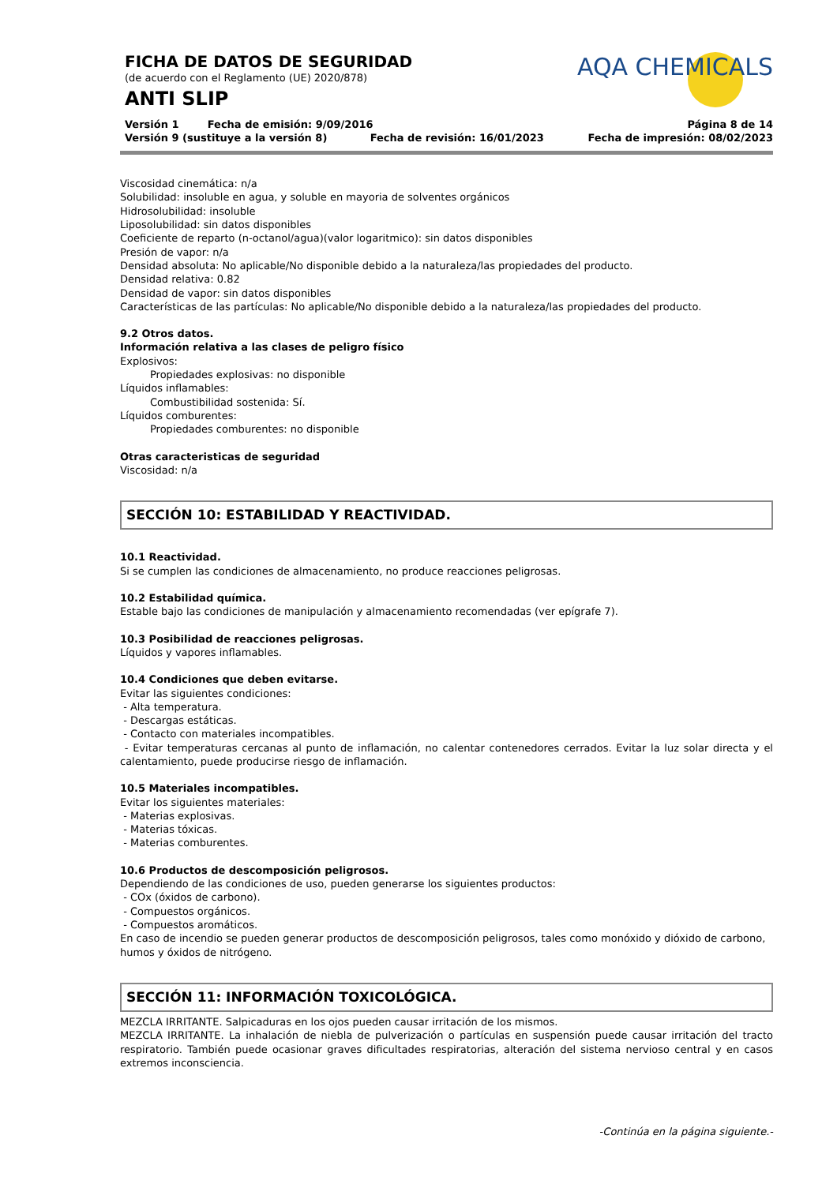FICHA DE DATOS DE SEGURIDAD
(de acuerdo con el Reglamento (UE) 2020/878)
ANTI SLIP
AQA CHEMICALS
Versión 1 Fecha de emisión: 9/09/2016
Versión 9 (sustituye a la versión 8) Fecha de revisión: 16/01/2023
Página 8 de 14
Fecha de impresión: 08/02/2023
Viscosidad cinemática: n/a
Solubilidad: insoluble en agua, y soluble en mayoria de solventes orgánicos
Hidrosolubilidad: insoluble
Liposolubilidad: sin datos disponibles
Coeficiente de reparto (n-octanol/agua)(valor logaritmico): sin datos disponibles
Presión de vapor: n/a
Densidad absoluta: No aplicable/No disponible debido a la naturaleza/las propiedades del producto.
Densidad relativa: 0.82
Densidad de vapor: sin datos disponibles
Características de las partículas: No aplicable/No disponible debido a la naturaleza/las propiedades del producto.
9.2 Otros datos.
Información relativa a las clases de peligro físico
Explosivos:
Propiedades explosivas: no disponible
Líquidos inflamables:
Combustibilidad sostenida: Sí.
Líquidos comburentes:
Propiedades comburentes: no disponible
Otras caracteristicas de seguridad
Viscosidad: n/a
SECCIÓN 10: ESTABILIDAD Y REACTIVIDAD.
10.1 Reactividad.
Si se cumplen las condiciones de almacenamiento, no produce reacciones peligrosas.
10.2 Estabilidad química.
Estable bajo las condiciones de manipulación y almacenamiento recomendadas (ver epígrafe 7).
10.3 Posibilidad de reacciones peligrosas.
Líquidos y vapores inflamables.
10.4 Condiciones que deben evitarse.
Evitar las siguientes condiciones:
- Alta temperatura.
- Descargas estáticas.
- Contacto con materiales incompatibles.
- Evitar temperaturas cercanas al punto de inflamación, no calentar contenedores cerrados. Evitar la luz solar directa y el calentamiento, puede producirse riesgo de inflamación.
10.5 Materiales incompatibles.
Evitar los siguientes materiales:
- Materias explosivas.
- Materias tóxicas.
- Materias comburentes.
10.6 Productos de descomposición peligrosos.
Dependiendo de las condiciones de uso, pueden generarse los siguientes productos:
- COx (óxidos de carbono).
- Compuestos orgánicos.
- Compuestos aromáticos.
En caso de incendio se pueden generar productos de descomposición peligrosos, tales como monóxido y dióxido de carbono, humos y óxidos de nitrógeno.
SECCIÓN 11: INFORMACIÓN TOXICOLÓGICA.
MEZCLA IRRITANTE. Salpicaduras en los ojos pueden causar irritación de los mismos.
MEZCLA IRRITANTE. La inhalación de niebla de pulverización o partículas en suspensión puede causar irritación del tracto respiratorio. También puede ocasionar graves dificultades respiratorias, alteración del sistema nervioso central y en casos extremos inconsciencia.
-Continúa en la página siguiente.-